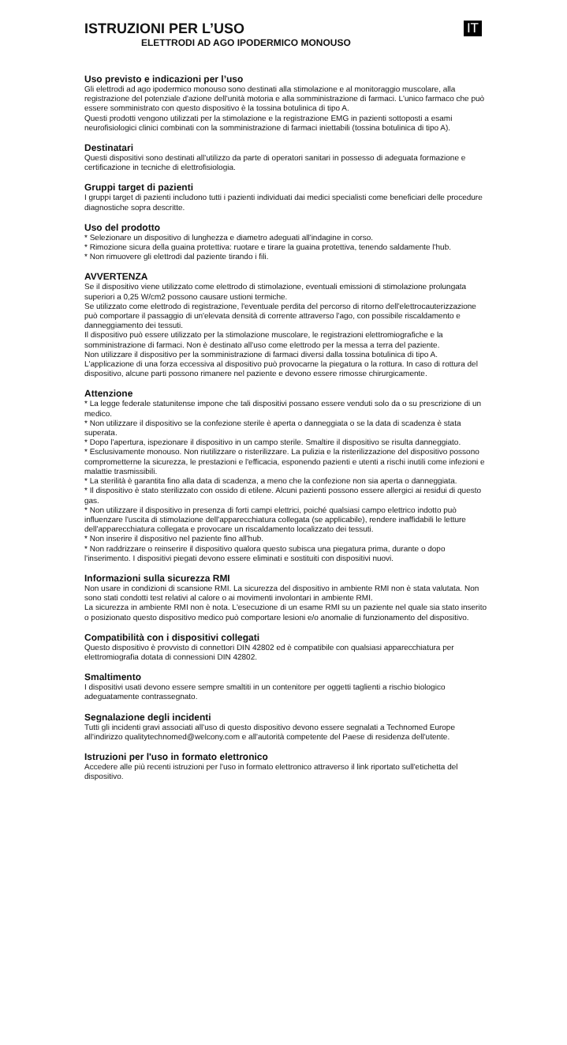IT
ISTRUZIONI PER L’USO
ELETTRODI AD AGO IPODERMICO MONOUSO
Uso previsto e indicazioni per l’uso
Gli elettrodi ad ago ipodermico monouso sono destinati alla stimolazione e al monitoraggio muscolare, alla registrazione del potenziale d'azione dell'unità motoria e alla somministrazione di farmaci. L'unico farmaco che può essere somministrato con questo dispositivo è la tossina botulinica di tipo A.
Questi prodotti vengono utilizzati per la stimolazione e la registrazione EMG in pazienti sottoposti a esami neurofisiologici clinici combinati con la somministrazione di farmaci iniettabili (tossina botulinica di tipo A).
Destinatari
Questi dispositivi sono destinati all'utilizzo da parte di operatori sanitari in possesso di adeguata formazione e certificazione in tecniche di elettrofisiologia.
Gruppi target di pazienti
I gruppi target di pazienti includono tutti i pazienti individuati dai medici specialisti come beneficiari delle procedure diagnostiche sopra descritte.
Uso del prodotto
* Selezionare un dispositivo di lunghezza e diametro adeguati all'indagine in corso.
* Rimozione sicura della guaina protettiva: ruotare e tirare la guaina protettiva, tenendo saldamente l'hub.
* Non rimuovere gli elettrodi dal paziente tirando i fili.
AVVERTENZA
Se il dispositivo viene utilizzato come elettrodo di stimolazione, eventuali emissioni di stimolazione prolungata superiori a 0,25 W/cm2 possono causare ustioni termiche.
Se utilizzato come elettrodo di registrazione, l'eventuale perdita del percorso di ritorno dell'elettrocauterizzazione può comportare il passaggio di un'elevata densità di corrente attraverso l'ago, con possibile riscaldamento e danneggiamento dei tessuti.
Il dispositivo può essere utilizzato per la stimolazione muscolare, le registrazioni elettromiografiche e la somministrazione di farmaci. Non è destinato all'uso come elettrodo per la messa a terra del paziente.
Non utilizzare il dispositivo per la somministrazione di farmaci diversi dalla tossina botulinica di tipo A.
L'applicazione di una forza eccessiva al dispositivo può provocarne la piegatura o la rottura. In caso di rottura del dispositivo, alcune parti possono rimanere nel paziente e devono essere rimosse chirurgicamente.
Attenzione
* La legge federale statunitense impone che tali dispositivi possano essere venduti solo da o su prescrizione di un medico.
* Non utilizzare il dispositivo se la confezione sterile è aperta o danneggiata o se la data di scadenza è stata superata.
* Dopo l'apertura, ispezionare il dispositivo in un campo sterile. Smaltire il dispositivo se risulta danneggiato.
* Esclusivamente monouso. Non riutilizzare o risterilizzare. La pulizia e la risterilizzazione del dispositivo possono comprometterne la sicurezza, le prestazioni e l'efficacia, esponendo pazienti e utenti a rischi inutili come infezioni e malattie trasmissibili.
* La sterilità è garantita fino alla data di scadenza, a meno che la confezione non sia aperta o danneggiata.
* Il dispositivo è stato sterilizzato con ossido di etilene. Alcuni pazienti possono essere allergici ai residui di questo gas.
* Non utilizzare il dispositivo in presenza di forti campi elettrici, poiché qualsiasi campo elettrico indotto può influenzare l'uscita di stimolazione dell'apparecchiatura collegata (se applicabile), rendere inaffidabili le letture dell'apparecchiatura collegata e provocare un riscaldamento localizzato dei tessuti.
* Non inserire il dispositivo nel paziente fino all'hub.
* Non raddrizzare o reinserire il dispositivo qualora questo subisca una piegatura prima, durante o dopo l'inserimento. I dispositivi piegati devono essere eliminati e sostituiti con dispositivi nuovi.
Informazioni sulla sicurezza RMI
Non usare in condizioni di scansione RMI. La sicurezza del dispositivo in ambiente RMI non è stata valutata. Non sono stati condotti test relativi al calore o ai movimenti involontari in ambiente RMI.
La sicurezza in ambiente RMI non è nota. L'esecuzione di un esame RMI su un paziente nel quale sia stato inserito o posizionato questo dispositivo medico può comportare lesioni e/o anomalie di funzionamento del dispositivo.
Compatibilità con i dispositivi collegati
Questo dispositivo è provvisto di connettori DIN 42802 ed è compatibile con qualsiasi apparecchiatura per elettromiografia dotata di connessioni DIN 42802.
Smaltimento
I dispositivi usati devono essere sempre smaltiti in un contenitore per oggetti taglienti a rischio biologico adeguatamente contrassegnato.
Segnalazione degli incidenti
Tutti gli incidenti gravi associati all'uso di questo dispositivo devono essere segnalati a Technomed Europe all'indirizzo qualitytechnomed@welcony.com e all'autorità competente del Paese di residenza dell'utente.
Istruzioni per l'uso in formato elettronico
Accedere alle più recenti istruzioni per l'uso in formato elettronico attraverso il link riportato sull'etichetta del dispositivo.